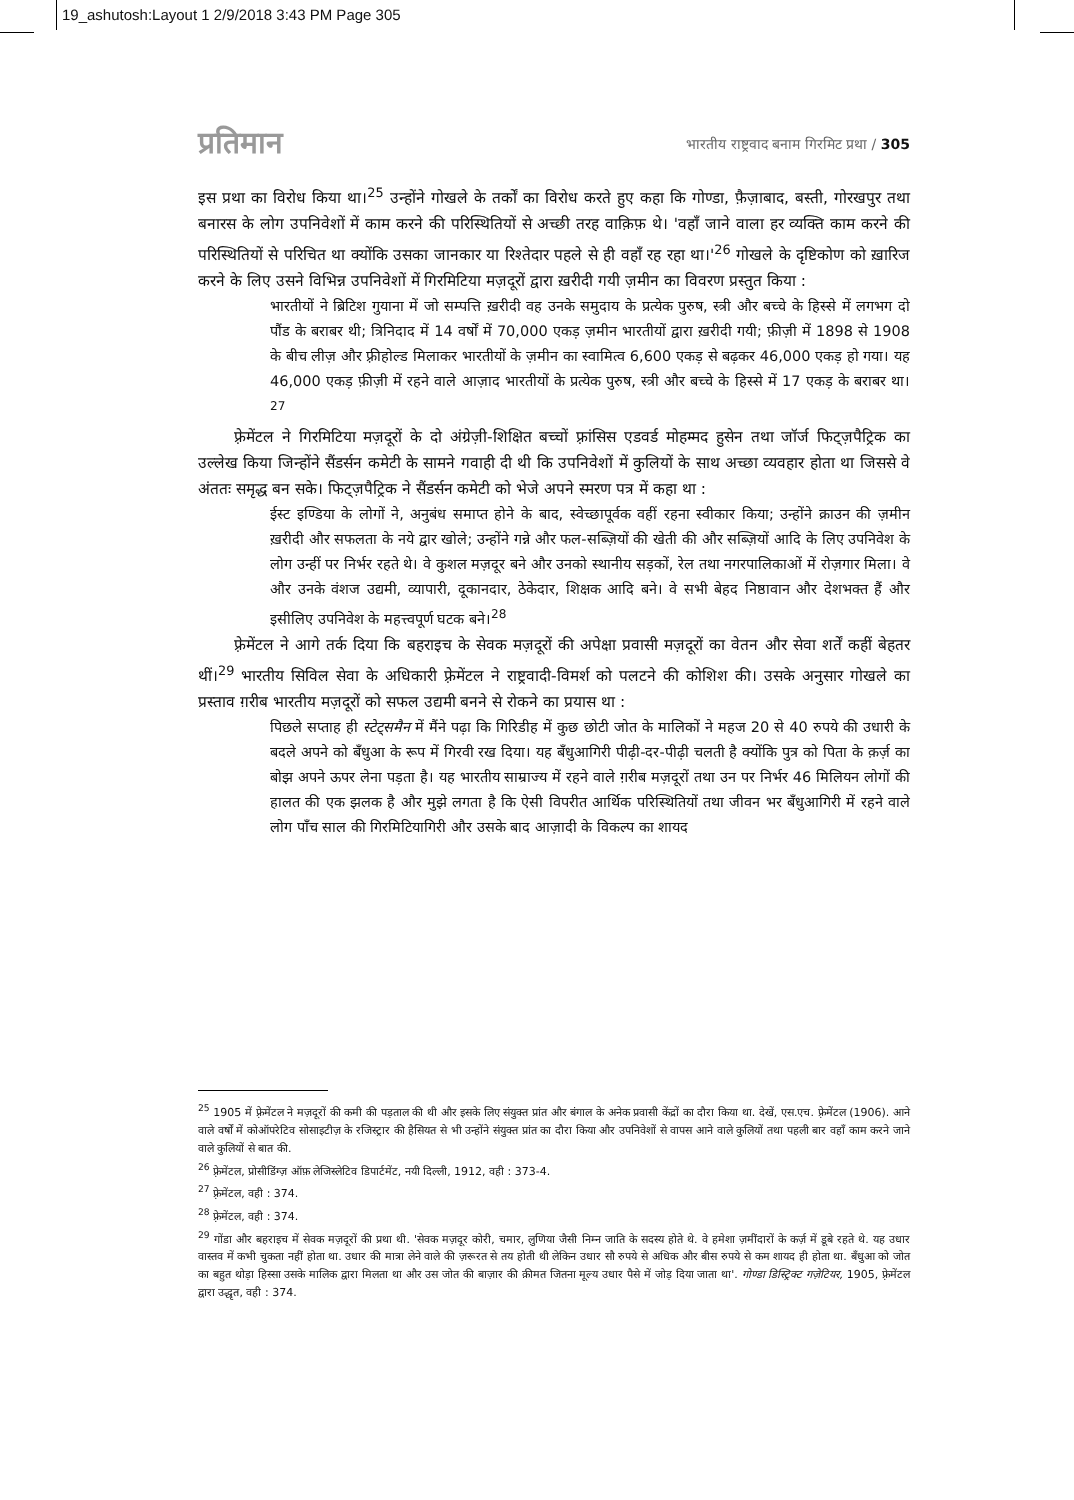19_ashutosh:Layout 1 2/9/2018 3:43 PM Page 305
प्रतिमान भारतीय राष्ट्रवाद बनाम गिरमिट प्रथा / 305
इस प्रथा का विरोध किया था।<sup>25</sup> उन्होंने गोखले के तर्कों का विरोध करते हुए कहा कि गोण्डा, फ़ैज़ाबाद, बस्ती, गोरखपुर तथा बनारस के लोग उपनिवेशों में काम करने की परिस्थितियों से अच्छी तरह वाक़िफ़ थे। 'वहाँ जाने वाला हर व्यक्ति काम करने की परिस्थितियों से परिचित था क्योंकि उसका जानकार या रिश्तेदार पहले से ही वहाँ रह रहा था।'<sup>26</sup> गोखले के दृष्टिकोण को ख़ारिज करने के लिए उसने विभिन्न उपनिवेशों में गिरमिटिया मज़दूरों द्वारा ख़रीदी गयी ज़मीन का विवरण प्रस्तुत किया :
भारतीयों ने ब्रिटिश गुयाना में जो सम्पत्ति ख़रीदी वह उनके समुदाय के प्रत्येक पुरुष, स्त्री और बच्चे के हिस्से में लगभग दो पौंड के बराबर थी; त्रिनिदाद में 14 वर्षों में 70,000 एकड़ ज़मीन भारतीयों द्वारा ख़रीदी गयी; फ़ीज़ी में 1898 से 1908 के बीच लीज़ और फ़्रीहोल्ड मिलाकर भारतीयों के ज़मीन का स्वामित्व 6,600 एकड़ से बढ़कर 46,000 एकड़ हो गया। यह 46,000 एकड़ फ़ीज़ी में रहने वाले आज़ाद भारतीयों के प्रत्येक पुरुष, स्त्री और बच्चे के हिस्से में 17 एकड़ के बराबर था।<sup>27</sup>
फ़्रेमेंटल ने गिरमिटिया मज़दूरों के दो अंग्रेज़ी-शिक्षित बच्चों फ़्रांसिस एडवर्ड मोहम्मद हुसेन तथा जॉर्ज फिट्ज़पैट्रिक का उल्लेख किया जिन्होंने सैंडर्सन कमेटी के सामने गवाही दी थी कि उपनिवेशों में कुलियों के साथ अच्छा व्यवहार होता था जिससे वे अंततः समृद्ध बन सके। फिट्ज़पैट्रिक ने सैंडर्सन कमेटी को भेजे अपने स्मरण पत्र में कहा था :
ईस्ट इण्डिया के लोगों ने, अनुबंध समाप्त होने के बाद, स्वेच्छापूर्वक वहीं रहना स्वीकार किया; उन्होंने क्राउन की ज़मीन ख़रीदी और सफलता के नये द्वार खोले; उन्होंने गन्ने और फल-सब्ज़ियों की खेती की और सब्ज़ियों आदि के लिए उपनिवेश के लोग उन्हीं पर निर्भर रहते थे। वे कुशल मज़दूर बने और उनको स्थानीय सड़कों, रेल तथा नगरपालिकाओं में रोज़गार मिला। वे और उनके वंशज उद्यमी, व्यापारी, दूकानदार, ठेकेदार, शिक्षक आदि बने। वे सभी बेहद निष्ठावान और देशभक्त हैं और इसीलिए उपनिवेश के महत्त्वपूर्ण घटक बने।<sup>28</sup>
फ़्रेमेंटल ने आगे तर्क दिया कि बहराइच के सेवक मज़दूरों की अपेक्षा प्रवासी मज़दूरों का वेतन और सेवा शर्तें कहीं बेहतर थीं।<sup>29</sup> भारतीय सिविल सेवा के अधिकारी फ़्रेमेंटल ने राष्ट्रवादी-विमर्श को पलटने की कोशिश की। उसके अनुसार गोखले का प्रस्ताव ग़रीब भारतीय मज़दूरों को सफल उद्यमी बनने से रोकने का प्रयास था :
पिछले सप्ताह ही स्टेट्समैन में मैंने पढ़ा कि गिरिडीह में कुछ छोटी जोत के मालिकों ने महज 20 से 40 रुपये की उधारी के बदले अपने को बँधुआ के रूप में गिरवी रख दिया। यह बँधुआगिरी पीढ़ी-दर-पीढ़ी चलती है क्योंकि पुत्र को पिता के क़र्ज़ का बोझ अपने ऊपर लेना पड़ता है। यह भारतीय साम्राज्य में रहने वाले ग़रीब मज़दूरों तथा उन पर निर्भर 46 मिलियन लोगों की हालत की एक झलक है और मुझे लगता है कि ऐसी विपरीत आर्थिक परिस्थितियों तथा जीवन भर बँधुआगिरी में रहने वाले लोग पाँच साल की गिरमिटियागिरी और उसके बाद आज़ादी के विकल्प का शायद
<sup>25</sup> 1905 में फ़्रेमेंटल ने मज़दूरों की कमी की पड़ताल की थी और इसके लिए संयुक्त प्रांत और बंगाल के अनेक प्रवासी केंद्रों का दौरा किया था. देखें, एस.एच. फ़्रेमेंटल (1906). आने वाले वर्षों में कोऑपरेटिव सोसाइटीज़ के रजिस्ट्रार की हैसियत से भी उन्होंने संयुक्त प्रांत का दौरा किया और उपनिवेशों से वापस आने वाले कुलियों तथा पहली बार वहाँ काम करने जाने वाले कुलियों से बात की.
<sup>26</sup> फ़्रेमेंटल, प्रोसीडिंग्ज़ ऑफ़ लेजिस्लेटिव डिपार्टमेंट, नयी दिल्ली, 1912, वही : 373-4.
<sup>27</sup> फ़्रेमेंटल, वही : 374.
<sup>28</sup> फ़्रेमेंटल, वही : 374.
<sup>29</sup> गोंडा और बहराइच में सेवक मज़दूरों की प्रथा थी. 'सेवक मज़दूर कोरी, चमार, लुणिया जैसी निम्न जाति के सदस्य होते थे. वे हमेशा ज़मींदारों के कर्ज़ में डूबे रहते थे. यह उधार वास्तव में कभी चुकता नहीं होता था. उधार की मात्रा लेने वाले की ज़रूरत से तय होती थी लेकिन उधार सौ रुपये से अधिक और बीस रुपये से कम शायद ही होता था. बँधुआ को जोत का बहुत थोड़ा हिस्सा उसके मालिक द्वारा मिलता था और उस जोत की बाज़ार की क़ीमत जितना मूल्य उधार पैसे में जोड़ दिया जाता था'. गोण्डा डिस्ट्रिक्ट गज़ेटियर, 1905, फ़्रेमेंटल द्वारा उद्धृत, वही : 374.